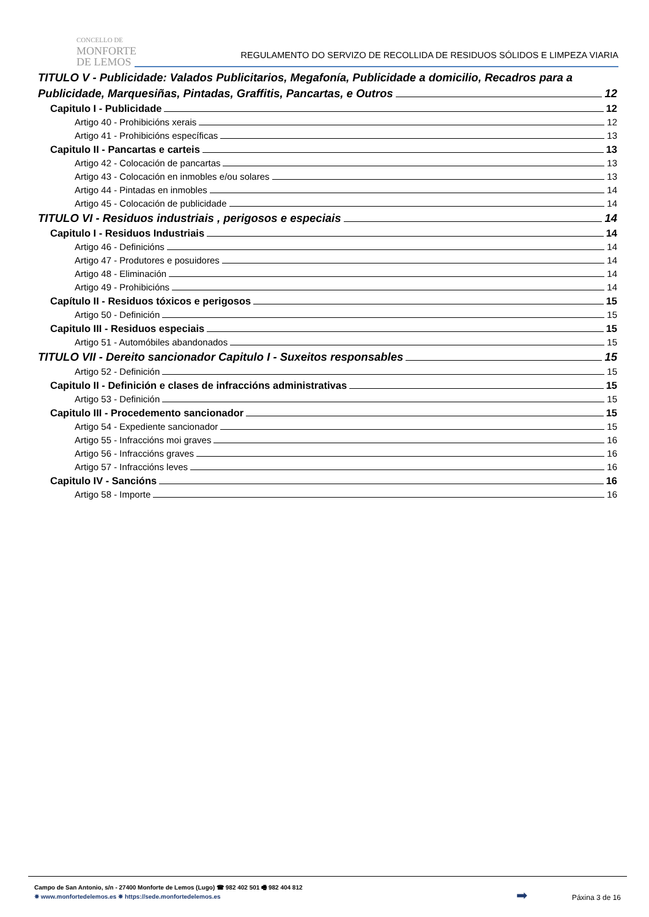CONCELLO DE
MONFORTE
DE LEMOS
REGULAMENTO DO SERVIZO DE RECOLLIDA DE RESIDUOS SÓLIDOS E LIMPEZA VIARIA
TITULO V - Publicidade: Valados Publicitarios, Megafonía, Publicidade a domicilio, Recadros para a
Publicidade, Marquesiñas, Pintadas, Graffitis, Pancartas, e Outros 12
Capitulo I - Publicidade 12
Artigo 40 - Prohibicións xerais 12
Artigo 41 - Prohibicións específicas 13
Capitulo II - Pancartas e carteis 13
Artigo 42 - Colocación de pancartas 13
Artigo 43 - Colocación en inmobles e/ou solares 13
Artigo 44 - Pintadas en inmobles 14
Artigo 45 - Colocación de publicidade 14
TITULO VI - Residuos industriais , perigosos e especiais 14
Capitulo I - Residuos Industriais 14
Artigo 46 - Definicións 14
Artigo 47 - Produtores e posuidores 14
Artigo 48 - Eliminación 14
Artigo 49 - Prohibicións 14
Capítulo II - Residuos tóxicos e perigosos 15
Artigo 50 - Definición 15
Capitulo III - Residuos especiais 15
Artigo 51 - Automóbiles abandonados 15
TITULO VII - Dereito sancionador Capitulo I - Suxeitos responsables 15
Artigo 52 - Definición 15
Capitulo II - Definición e clases de infraccións administrativas 15
Artigo 53 - Definición 15
Capitulo III - Procedemento sancionador 15
Artigo 54 - Expediente sancionador 15
Artigo 55 - Infraccións moi graves 16
Artigo 56 - Infraccións graves 16
Artigo 57 - Infraccións leves 16
Capitulo IV - Sancións 16
Artigo 58 - Importe 16
Campo de San Antonio, s/n - 27400 Monforte de Lemos (Lugo) ☎ 982 402 501 🖷 982 404 812
✵ www.monfortedelemos.es ✵ https://sede.monfortedelemos.es
➡ Páxina 3 de 16